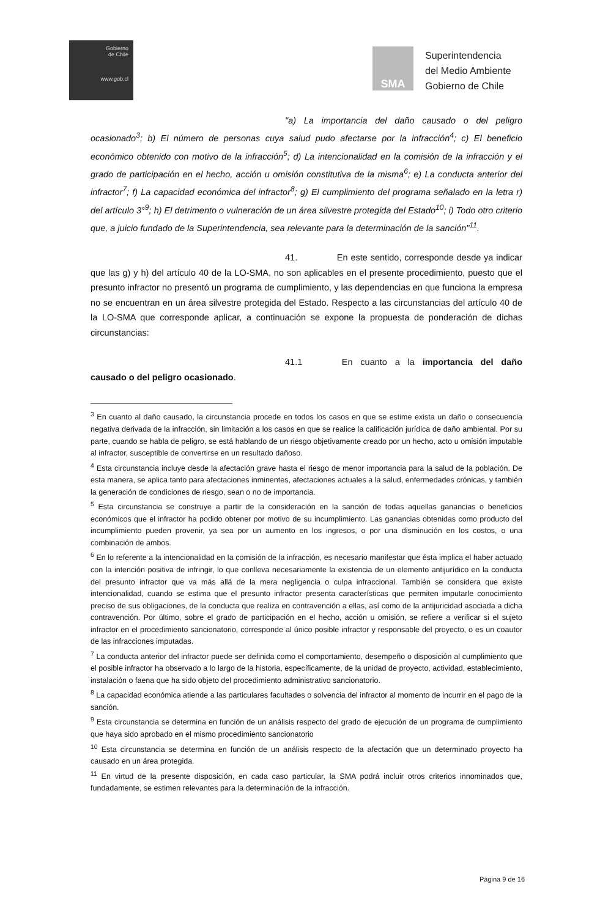Gobierno
de Chile
www.gob.cl
SMA
Superintendencia
del Medio Ambiente
Gobierno de Chile
"a) La importancia del daño causado o del peligro ocasionado<sup>3</sup>; b) El número de personas cuya salud pudo afectarse por la infracción<sup>4</sup>; c) El beneficio económico obtenido con motivo de la infracción<sup>5</sup>; d) La intencionalidad en la comisión de la infracción y el grado de participación en el hecho, acción u omisión constitutiva de la misma<sup>6</sup>; e) La conducta anterior del infractor<sup>7</sup>; f) La capacidad económica del infractor<sup>8</sup>; g) El cumplimiento del programa señalado en la letra r) del artículo 3°<sup>9</sup>; h) El detrimento o vulneración de un área silvestre protegida del Estado<sup>10</sup>; i) Todo otro criterio que, a juicio fundado de la Superintendencia, sea relevante para la determinación de la sanción"<sup>11</sup>.
41. En este sentido, corresponde desde ya indicar que las g) y h) del artículo 40 de la LO-SMA, no son aplicables en el presente procedimiento, puesto que el presunto infractor no presentó un programa de cumplimiento, y las dependencias en que funciona la empresa no se encuentran en un área silvestre protegida del Estado. Respecto a las circunstancias del artículo 40 de la LO-SMA que corresponde aplicar, a continuación se expone la propuesta de ponderación de dichas circunstancias:
41.1 En cuanto a la importancia del daño causado o del peligro ocasionado.
<sup>3</sup> En cuanto al daño causado, la circunstancia procede en todos los casos en que se estime exista un daño o consecuencia negativa derivada de la infracción, sin limitación a los casos en que se realice la calificación jurídica de daño ambiental. Por su parte, cuando se habla de peligro, se está hablando de un riesgo objetivamente creado por un hecho, acto u omisión imputable al infractor, susceptible de convertirse en un resultado dañoso.
<sup>4</sup> Esta circunstancia incluye desde la afectación grave hasta el riesgo de menor importancia para la salud de la población. De esta manera, se aplica tanto para afectaciones inminentes, afectaciones actuales a la salud, enfermedades crónicas, y también la generación de condiciones de riesgo, sean o no de importancia.
<sup>5</sup> Esta circunstancia se construye a partir de la consideración en la sanción de todas aquellas ganancias o beneficios económicos que el infractor ha podido obtener por motivo de su incumplimiento. Las ganancias obtenidas como producto del incumplimiento pueden provenir, ya sea por un aumento en los ingresos, o por una disminución en los costos, o una combinación de ambos.
<sup>6</sup> En lo referente a la intencionalidad en la comisión de la infracción, es necesario manifestar que ésta implica el haber actuado con la intención positiva de infringir, lo que conlleva necesariamente la existencia de un elemento antijurídico en la conducta del presunto infractor que va más allá de la mera negligencia o culpa infraccional. También se considera que existe intencionalidad, cuando se estima que el presunto infractor presenta características que permiten imputarle conocimiento preciso de sus obligaciones, de la conducta que realiza en contravención a ellas, así como de la antijuricidad asociada a dicha contravención. Por último, sobre el grado de participación en el hecho, acción u omisión, se refiere a verificar si el sujeto infractor en el procedimiento sancionatorio, corresponde al único posible infractor y responsable del proyecto, o es un coautor de las infracciones imputadas.
<sup>7</sup> La conducta anterior del infractor puede ser definida como el comportamiento, desempeño o disposición al cumplimiento que el posible infractor ha observado a lo largo de la historia, específicamente, de la unidad de proyecto, actividad, establecimiento, instalación o faena que ha sido objeto del procedimiento administrativo sancionatorio.
<sup>8</sup> La capacidad económica atiende a las particulares facultades o solvencia del infractor al momento de incurrir en el pago de la sanción.
<sup>9</sup> Esta circunstancia se determina en función de un análisis respecto del grado de ejecución de un programa de cumplimiento que haya sido aprobado en el mismo procedimiento sancionatorio
<sup>10</sup> Esta circunstancia se determina en función de un análisis respecto de la afectación que un determinado proyecto ha causado en un área protegida.
<sup>11</sup> En virtud de la presente disposición, en cada caso particular, la SMA podrá incluir otros criterios innominados que, fundadamente, se estimen relevantes para la determinación de la infracción.
Página 9 de 16